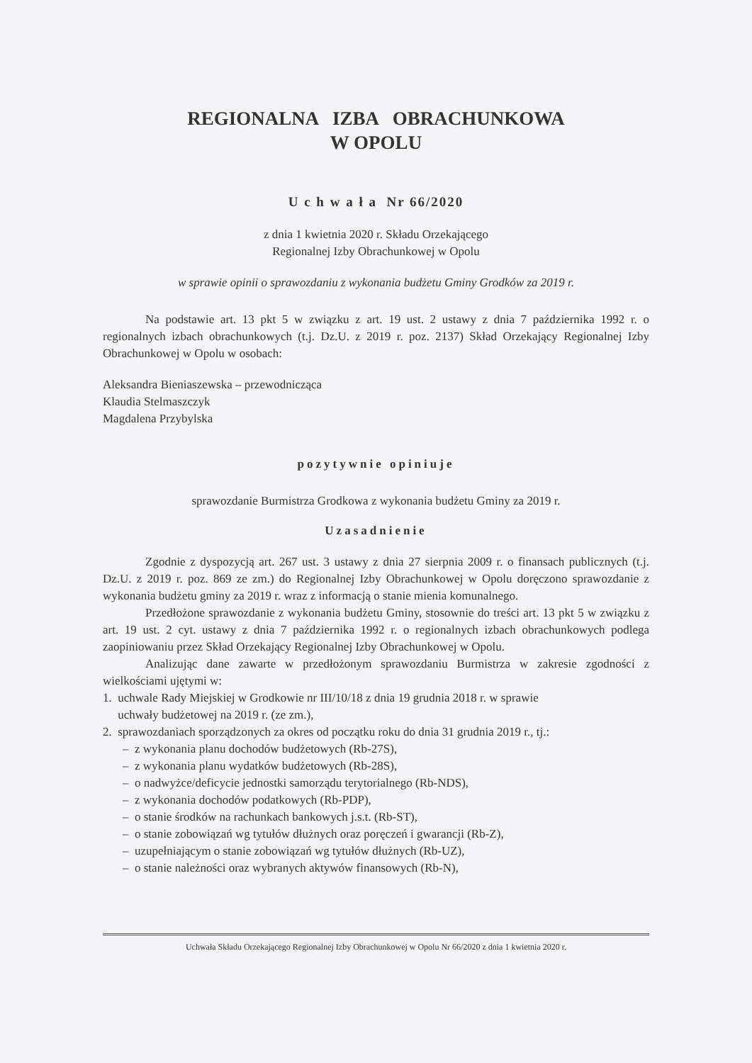REGIONALNA IZBA OBRACHUNKOWA
W OPOLU
U c h w a ł a Nr 66/2020
z dnia 1 kwietnia 2020 r. Składu Orzekającego
Regionalnej Izby Obrachunkowej w Opolu
w sprawie opinii o sprawozdaniu z wykonania budżetu Gminy Grodków za 2019 r.
Na podstawie art. 13 pkt 5 w związku z art. 19 ust. 2 ustawy z dnia 7 października 1992 r. o regionalnych izbach obrachunkowych (t.j. Dz.U. z 2019 r. poz. 2137) Skład Orzekający Regionalnej Izby Obrachunkowej w Opolu w osobach:
Aleksandra Bieniaszewska – przewodnicząca
Klaudia Stelmaszczyk
Magdalena Przybylska
pozytywnie opiniuje
sprawozdanie Burmistrza Grodkowa z wykonania budżetu Gminy za 2019 r.
Uzasadnienie
Zgodnie z dyspozycją art. 267 ust. 3 ustawy z dnia 27 sierpnia 2009 r. o finansach publicznych (t.j. Dz.U. z 2019 r. poz. 869 ze zm.) do Regionalnej Izby Obrachunkowej w Opolu doręczono sprawozdanie z wykonania budżetu gminy za 2019 r. wraz z informacją o stanie mienia komunalnego.
Przedłożone sprawozdanie z wykonania budżetu Gminy, stosownie do treści art. 13 pkt 5 w związku z art. 19 ust. 2 cyt. ustawy z dnia 7 października 1992 r. o regionalnych izbach obrachunkowych podlega zaopiniowaniu przez Skład Orzekający Regionalnej Izby Obrachunkowej w Opolu.
Analizując dane zawarte w przedłożonym sprawozdaniu Burmistrza w zakresie zgodności z wielkościami ujętymi w:
1. uchwale Rady Miejskiej w Grodkowie nr III/10/18 z dnia 19 grudnia 2018 r. w sprawie
uchwały budżetowej na 2019 r. (ze zm.),
2. sprawozdaniach sporządzonych za okres od początku roku do dnia 31 grudnia 2019 r., tj.:
– z wykonania planu dochodów budżetowych (Rb-27S),
– z wykonania planu wydatków budżetowych (Rb-28S),
– o nadwyżce/deficycie jednostki samorządu terytorialnego (Rb-NDS),
– z wykonania dochodów podatkowych (Rb-PDP),
– o stanie środków na rachunkach bankowych j.s.t. (Rb-ST),
– o stanie zobowiązań wg tytułów dłużnych oraz poręczeń i gwarancji (Rb-Z),
– uzupełniającym o stanie zobowiązań wg tytułów dłużnych (Rb-UZ),
– o stanie należności oraz wybranych aktywów finansowych (Rb-N),
Uchwała Składu Orzekającego Regionalnej Izby Obrachunkowej w Opolu Nr 66/2020 z dnia 1 kwietnia 2020 r.